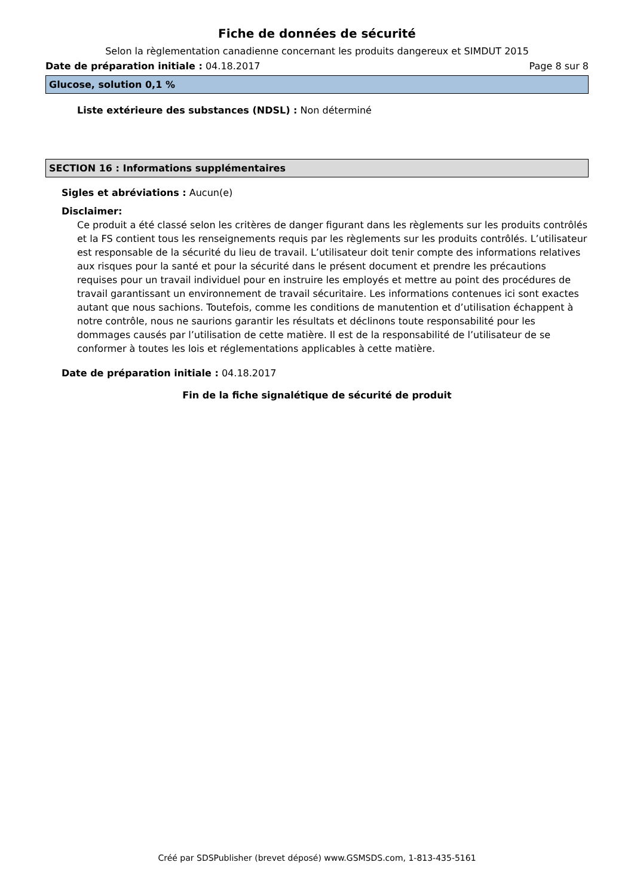Fiche de données de sécurité
Selon la règlementation canadienne concernant les produits dangereux et SIMDUT 2015
Date de préparation initiale : 04.18.2017 Page 8 sur 8
Glucose, solution 0,1 %
Liste extérieure des substances (NDSL) : Non déterminé
SECTION 16 : Informations supplémentaires
Sigles et abréviations : Aucun(e)
Disclaimer:
Ce produit a été classé selon les critères de danger figurant dans les règlements sur les produits contrôlés et la FS contient tous les renseignements requis par les règlements sur les produits contrôlés. L’utilisateur est responsable de la sécurité du lieu de travail. L’utilisateur doit tenir compte des informations relatives aux risques pour la santé et pour la sécurité dans le présent document et prendre les précautions requises pour un travail individuel pour en instruire les employés et mettre au point des procédures de travail garantissant un environnement de travail sécuritaire. Les informations contenues ici sont exactes autant que nous sachions. Toutefois, comme les conditions de manutention et d’utilisation échappent à notre contrôle, nous ne saurions garantir les résultats et déclinons toute responsabilité pour les dommages causés par l’utilisation de cette matière. Il est de la responsabilité de l’utilisateur de se conformer à toutes les lois et réglementations applicables à cette matière.
Date de préparation initiale : 04.18.2017
Fin de la fiche signalétique de sécurité de produit
Créé par SDSPublisher (brevet déposé) www.GSMSDS.com, 1-813-435-5161